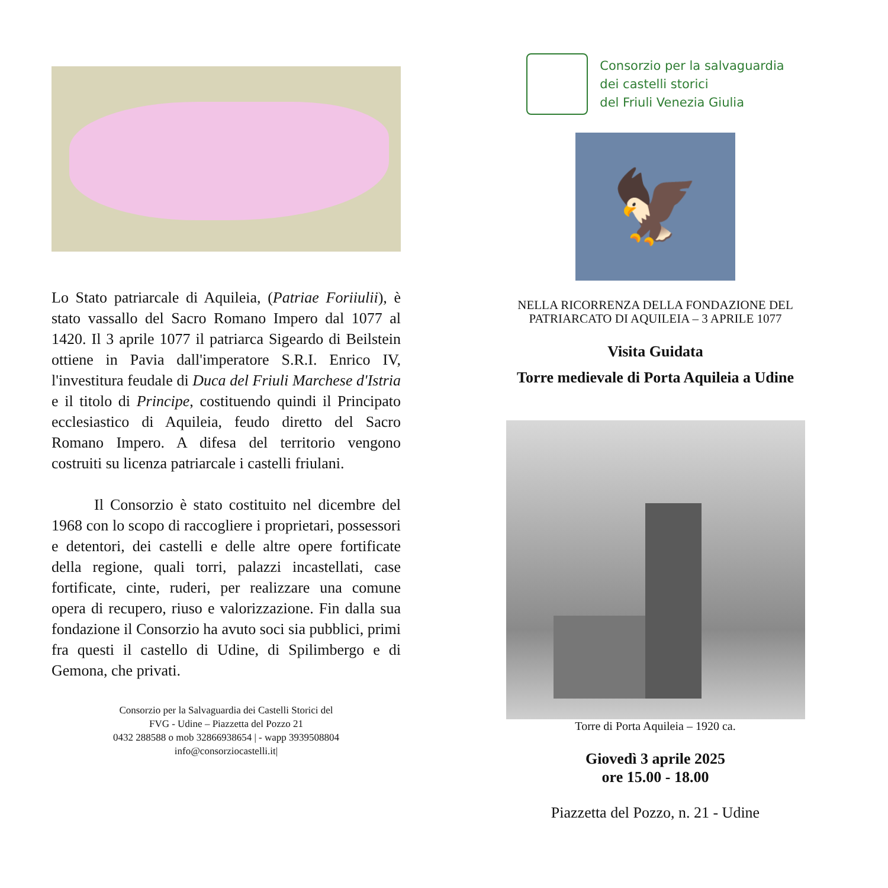Lo Stato patriarcale di Aquileia, (Patriae Foriiulii), è stato vassallo del Sacro Romano Impero dal 1077 al 1420. Il 3 aprile 1077 il patriarca Sigeardo di Beilstein ottiene in Pavia dall'imperatore S.R.I. Enrico IV, l'investitura feudale di Duca del Friuli Marchese d'Istria e il titolo di Principe, costituendo quindi il Principato ecclesiastico di Aquileia, feudo diretto del Sacro Romano Impero. A difesa del territorio vengono costruiti su licenza patriarcale i castelli friulani.
Il Consorzio è stato costituito nel dicembre del 1968 con lo scopo di raccogliere i proprietari, possessori e detentori, dei castelli e delle altre opere fortificate della regione, quali torri, palazzi incastellati, case fortificate, cinte, ruderi, per realizzare una comune opera di recupero, riuso e valorizzazione. Fin dalla sua fondazione il Consorzio ha avuto soci sia pubblici, primi fra questi il castello di Udine, di Spilimbergo e di Gemona, che privati.
Consorzio per la Salvaguardia dei Castelli Storici del
FVG - Udine – Piazzetta del Pozzo 21
0432 288588 o mob 32866938654 | - wapp 3939508804
info@consorziocastelli.it|
Consorzio per la salvaguardia
dei castelli storici
del Friuli Venezia Giulia
🦅
NELLA RICORRENZA DELLA FONDAZIONE DEL
PATRIARCATO DI AQUILEIA – 3 APRILE 1077
Visita Guidata
Torre medievale di Porta Aquileia a Udine
Torre di Porta Aquileia – 1920 ca.
Giovedì 3 aprile 2025
ore 15.00 - 18.00
Piazzetta del Pozzo, n. 21 - Udine